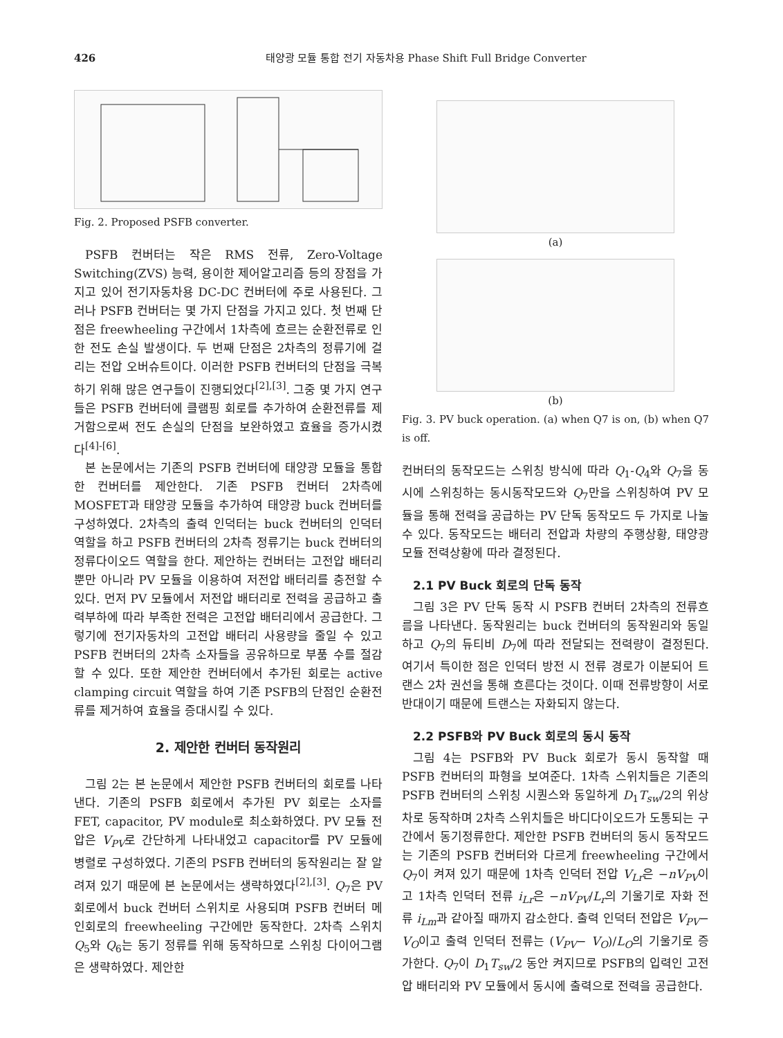426 태양광 모듈 통합 전기 자동차용 Phase Shift Full Bridge Converter
Fig. 2. Proposed PSFB converter.
PSFB 컨버터는 작은 RMS 전류, Zero-Voltage Switching(ZVS) 능력, 용이한 제어알고리즘 등의 장점을 가지고 있어 전기자동차용 DC-DC 컨버터에 주로 사용된다. 그러나 PSFB 컨버터는 몇 가지 단점을 가지고 있다. 첫 번째 단점은 freewheeling 구간에서 1차측에 흐르는 순환전류로 인한 전도 손실 발생이다. 두 번째 단점은 2차측의 정류기에 걸리는 전압 오버슈트이다. 이러한 PSFB 컨버터의 단점을 극복하기 위해 많은 연구들이 진행되었다<sup>[2],[3]</sup>. 그중 몇 가지 연구들은 PSFB 컨버터에 클램핑 회로를 추가하여 순환전류를 제거함으로써 전도 손실의 단점을 보완하였고 효율을 증가시켰다<sup>[4]-[6]</sup>.
본 논문에서는 기존의 PSFB 컨버터에 태양광 모듈을 통합한 컨버터를 제안한다. 기존 PSFB 컨버터 2차측에 MOSFET과 태양광 모듈을 추가하여 태양광 buck 컨버터를 구성하였다. 2차측의 출력 인덕터는 buck 컨버터의 인덕터 역할을 하고 PSFB 컨버터의 2차측 정류기는 buck 컨버터의 정류다이오드 역할을 한다. 제안하는 컨버터는 고전압 배터리뿐만 아니라 PV 모듈을 이용하여 저전압 배터리를 충전할 수 있다. 먼저 PV 모듈에서 저전압 배터리로 전력을 공급하고 출력부하에 따라 부족한 전력은 고전압 배터리에서 공급한다. 그렇기에 전기자동차의 고전압 배터리 사용량을 줄일 수 있고 PSFB 컨버터의 2차측 소자들을 공유하므로 부품 수를 절감할 수 있다. 또한 제안한 컨버터에서 추가된 회로는 active clamping circuit 역할을 하여 기존 PSFB의 단점인 순환전류를 제거하여 효율을 증대시킬 수 있다.
2. 제안한 컨버터 동작원리
그림 2는 본 논문에서 제안한 PSFB 컨버터의 회로를 나타낸다. 기존의 PSFB 회로에서 추가된 PV 회로는 소자를 FET, capacitor, PV module로 최소화하였다. PV 모듈 전압은 V<sub>PV</sub>로 간단하게 나타내었고 capacitor를 PV 모듈에 병렬로 구성하였다. 기존의 PSFB 컨버터의 동작원리는 잘 알려져 있기 때문에 본 논문에서는 생략하였다<sup>[2],[3]</sup>. Q<sub>7</sub>은 PV 회로에서 buck 컨버터 스위치로 사용되며 PSFB 컨버터 메인회로의 freewheeling 구간에만 동작한다. 2차측 스위치 Q<sub>5</sub>와 Q<sub>6</sub>는 동기 정류를 위해 동작하므로 스위칭 다이어그램은 생략하였다. 제안한
(a)
(b)
Fig. 3. PV buck operation. (a) when Q7 is on, (b) when Q7 is off.
컨버터의 동작모드는 스위칭 방식에 따라 Q<sub>1</sub>-Q<sub>4</sub>와 Q<sub>7</sub>을 동시에 스위칭하는 동시동작모드와 Q<sub>7</sub>만을 스위칭하여 PV 모듈을 통해 전력을 공급하는 PV 단독 동작모드 두 가지로 나눌 수 있다. 동작모드는 배터리 전압과 차량의 주행상황, 태양광 모듈 전력상황에 따라 결정된다.
2.1 PV Buck 회로의 단독 동작
그림 3은 PV 단독 동작 시 PSFB 컨버터 2차측의 전류흐름을 나타낸다. 동작원리는 buck 컨버터의 동작원리와 동일하고 Q<sub>7</sub>의 듀티비 D<sub>7</sub>에 따라 전달되는 전력량이 결정된다. 여기서 특이한 점은 인덕터 방전 시 전류 경로가 이분되어 트랜스 2차 권선을 통해 흐른다는 것이다. 이때 전류방향이 서로 반대이기 때문에 트랜스는 자화되지 않는다.
2.2 PSFB와 PV Buck 회로의 동시 동작
그림 4는 PSFB와 PV Buck 회로가 동시 동작할 때 PSFB 컨버터의 파형을 보여준다. 1차측 스위치들은 기존의 PSFB 컨버터의 스위칭 시퀀스와 동일하게 D<sub>1</sub>T<sub>sw</sub>/2의 위상차로 동작하며 2차측 스위치들은 바디다이오드가 도통되는 구간에서 동기정류한다. 제안한 PSFB 컨버터의 동시 동작모드는 기존의 PSFB 컨버터와 다르게 freewheeling 구간에서 Q<sub>7</sub>이 켜져 있기 때문에 1차측 인덕터 전압 V<sub>Lr</sub>은 −nV<sub>PV</sub>이고 1차측 인덕터 전류 i<sub>Lr</sub>은 −nV<sub>PV</sub>/L<sub>r</sub>의 기울기로 자화 전류 i<sub>Lm</sub>과 같아질 때까지 감소한다. 출력 인덕터 전압은 V<sub>PV</sub>− V<sub>O</sub>이고 출력 인덕터 전류는 (V<sub>PV</sub>− V<sub>O</sub>)/L<sub>O</sub>의 기울기로 증가한다. Q<sub>7</sub>이 D<sub>1</sub>T<sub>sw</sub>/2 동안 켜지므로 PSFB의 입력인 고전압 배터리와 PV 모듈에서 동시에 출력으로 전력을 공급한다.